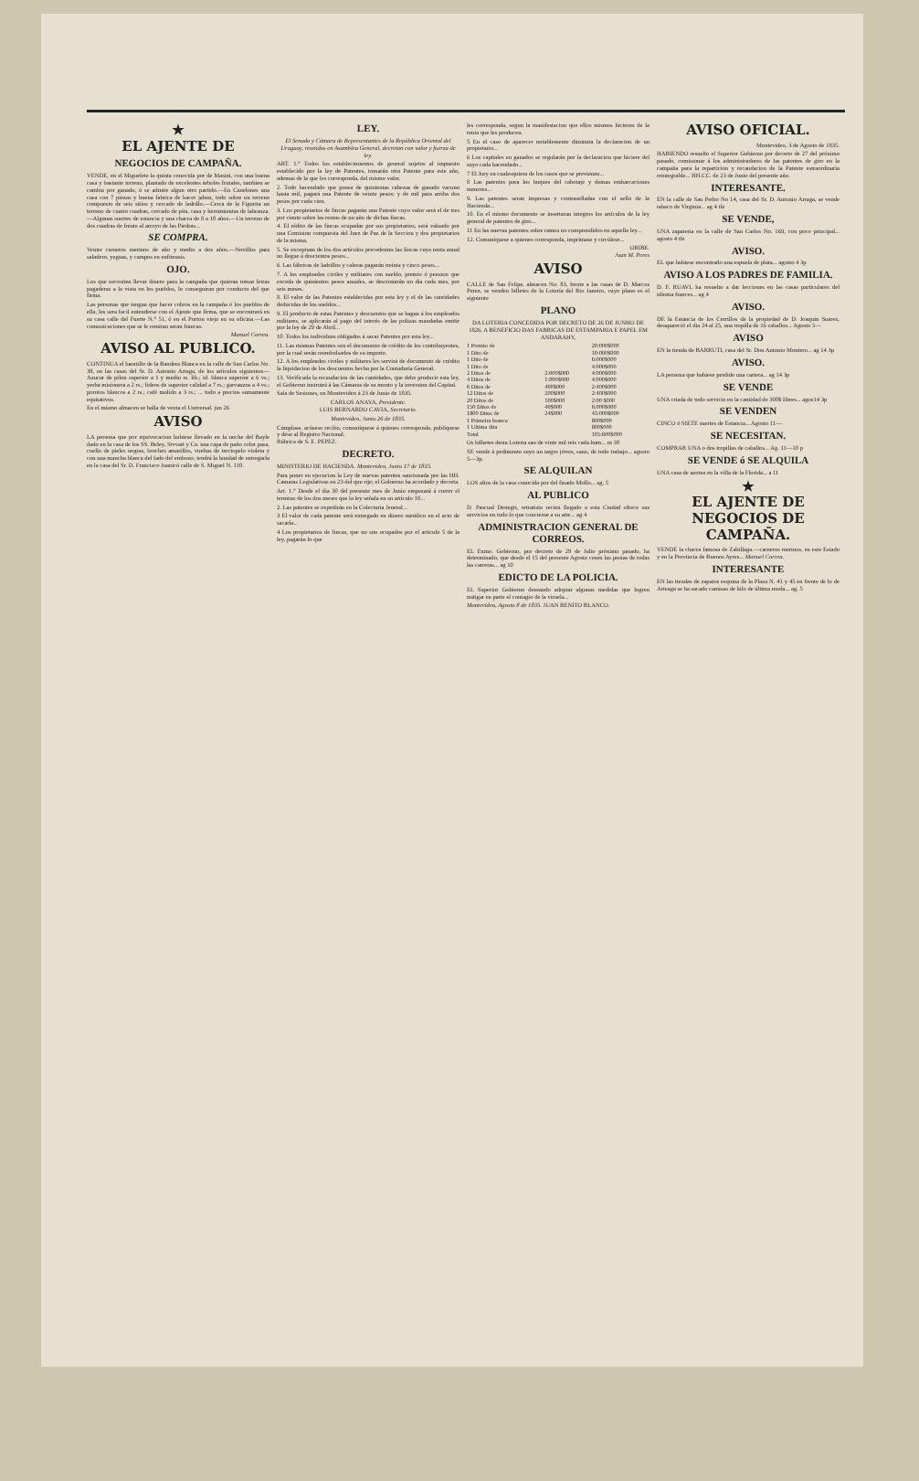★
EL AJENTE DE
NEGOCIOS DE CAMPAÑA.
VENDE, en el Miguelete la quinta conocida por de Masini, con una buena casa y bastante terreno, plantado de excelentes árboles frutales, tambien se cambia por ganado, ó se admite algun otro partido.—En Canelones una casa con 7 piezas y buena fabrica de hacer jabon, todo sobre un terreno compuesto de seis sitios y cercado de ladrillo.—Cerca de la Figurita un terreno de cuatro cuadras, cercado de pita, casa y herramientas de labranza.—Algunas suertes de estancia y una chacra de 8 a 10 años.—Un terreno de dos cuadras de frente al arroyo de las Piedras...
SE COMPRA.
Veinte carneros merinos de año y medio a dos años.—Novillos para saladero, yeguas, y campos en enfiteusis.
OJO.
Los que necesiten llevar dinero para la campaña que quieran tomar letras pagaderas a la vista en los pueblos, lo conseguiran por conducto del que firma.
Las personas que tengan que hacer cobros en la campaña ó los pueblos de ella, les sera facil entenderse con el Ajente que firma, que se encontrará en su casa calle del Fuerte N.° 51, ó en el Porton viejo en su oficina.—Las comunicaciones que se le remitan seran francas.
Manuel Correa.
AVISO AL PUBLICO.
CONTINUA el baratillo de la Bandera Blanca en la calle de San Carlos No. 38, en las casas del Sr. D. Antonio Arraga, de los artículos siguientes—Azucar de pilon superior a 1 y medio rs. lib.; id. blanca superior a 6 vs.; yerba misionera a 2 rs.; fideos de superior calidad a 7 rs.; garvanzos a 4 vs.; porotos blancos a 2 rs.; café molido a 3 rs.; ... todo a precios sumamente equitativos.
En el mismo almacen se halla de venta el Universal. jun 26
AVISO
LA persona que por equivocacion hubiese llevado en la noche del Bayle dado en la casa de los SS. Beley, Stvvart y Ca. una capa de paño color pasa, cuello de pieles negras, broches amarillos, vueltas de terciopelo violeta y con una mancha blanca del lado del embozo; tendrá la bondad de entregarla en la casa del Sr. D. Francisco Juanicó calle de S. Miguel N. 110.
LEY.
El Senado y Cámara de Representantes de la República Oriental del Uruguay, reunidos en Asamblea General, decretan con valor y fuerza de ley.
ART. 1.° Todos los establecimientos de general sujetos al impuesto establecido por la ley de Patentes, tomarán otra Patente para este año, ademas de la que les corresponda, del mismo valor.
2. Todo hacendado que posea de quinientas cabezas de ganado vacuno hasta mil, pagará una Patente de veinte pesos: y de mil para arriba dos pesos por cada cien.
3. Los propietarios de fincas pagarán una Patente cuyo valor será el de tres por ciento sobre las rentas de un año de dichas fincas.
4. El rédito de las fincas ocupadas por sus propietarios, será valuado por una Comision compuesta del Juez de Paz de la Seccion y dos propietarios de la misma.
5. Se exceptuan de los dos artículos precedentes las fincas cuya renta anual no llegue á doscientos pesos...
6. Las fábricas de ladrillos y caleras pagarán treinta y cinco pesos...
7. A los empleados civiles y militares con sueldo, premio ó pension que exceda de quinientos pesos anuales, se descontarán un dia cada mes, por seis meses.
8. El valor de las Patentes establecidas por esta ley y el de las cantidades deducidas de los sueldos...
9. El producto de estas Patentes y descuentos que se hagan á los empleados militares, se aplicarán al pago del interés de las polizas mandadas emitir por la ley de 29 de Abril...
10. Todos los individuos obligados á sacar Patentes por esta ley...
11. Las mismas Patentes son el documento de crédito de los contribuyentes, por la cual serán reembolsados de su importe.
12. A los empleados civiles y militares les servirá de documento de crédito la liquidacion de los descuentos hecha por la Contaduría General.
13. Verificada la recaudacion de las cantidades, que debe producir esta ley, el Gobierno instruirá á las Cámaras de su monto y la inversion del Capital.
Sala de Sesiones, en Montevideo á 23 de Junio de 1835.
CARLOS ANAYA, Presidente.
LUIS BERNARDO CAVIA, Secretario.
Montevideo, Junio 26 de 1835.
Cúmplase, acúseso recibo, comuníquese á quienes corresponda, publíquese y déso al Registro Nacional.
Rúbrica de S. E. PEPEZ.
DECRETO.
MINISTERIO DE HACIENDA. Montevideo, Junio 17 de 1835.
Para poner en ejecucion la Ley de nuevas patentes sancionada por las HH. Camaras Legislativas en 23 del que rije; el Gobierno ha acordado y decreta.
Art. 1.° Desde el dia 30 del presente mes de Junio empezará á correr el termino de los dos meses que la ley señala en su artículo 10...
2. Las patentes se expedirán en la Colecturia Jeneral...
3 El valor de cada patente será entregado en dinero metálico en el acto de sacarla...
4 Los propietarios de fincas, que no son ocupados por el articulo 5 de la ley, pagarán lo que
les corresponda, segun la manifestacion que ellos mismos hicieren de la renta que les producen.
5 En el caso de aparecer notablemente diminuta la declaracion de un propietario...
6 Los capitales en ganados se regularán por la declaracion que hiciere del suyo cada hacendado...
7 El Jury en cualesquiera de los casos que se previenen...
8 Las patentes para los buques del cabotaje y demas embarcaciones menores...
9. Las patentes seran impresas y contraselladas con el sello de la Hacienda...
10. En el mismo documento se insertaran integros los artículos de la ley general de patentes de giro...
11 En las nuevas patentes sobre ramos no comprendidos en aquella ley...
12. Comuníquese a quienes corresponda, imprímase y circúlese...
ORIBE.
Juan M. Peres
AVISO
CALLE de San Felipe, almacen No. 83, frente a las casas de D. Marcos Perez, se venden billetes de la Lotería del Rio Janeiro, cuyo plano es el siguiente
PLANO
DA LOTERIA CONCEDIDA POR DECRETO DE 26 DE JUNHO DE 1826, A BENEFICIO DAS FABRICAS DE ESTAMPARIA E PAPEL EM ANDARAHY,
| 1 Premio de | | 20:000$000 |
| 1 Dito de | | 10:000$000 |
| 1 Dito de | | 6:000$000 |
| 1 Dito de | | 4:000$000 |
| 2 Ditos de | 2:000$000 | 4:000$000 |
| 4 Ditos de | 1:000$000 | 4:000$000 |
| 6 Ditos de | 400$000 | 2:400$000 |
| 12 Ditos de | 200$000 | 2:400$000 |
| 20 Ditos de | 100$000 | 2:00 $000 |
| 150 Ditos de | 40$000 | 6:000$000 |
| 1800 Ditos de | 24$000 | 43:000$000 |
| 1 Primeira branca | | 800$000 |
| 1 Ultima dita | | 800$000 |
| Total | | 105:600$000 |
Os bilhetes desta Loteria sao de vinte mil reis cada hum... m 30
SE vende á pedimento suyo un negro jóven, sano, de todo trabajo... agosto 5—3p.
SE ALQUILAN
LOS altos de la casa conocida por del finado Mollo... ag. 5
AL PUBLICO
D. Pascual Denegri, retratista recien llegado a esta Ciudad ofrece sus servicios en todo lo que concierne a su arte... ag 4
ADMINISTRACION GENERAL DE CORREOS.
EL Exmo. Gobierno, por decreto de 29 de Julio próximo pasado, ha determinado, que desde el 15 del presente Agosto cesen las postas de todas las carreras... ag 10
EDICTO DE LA POLICIA.
EL Superior Gobierno deseando adoptar algunas medidas que logren mitigar en parte el contagio de la viruela...
Montevideo, Agosto 8 de 1835. JUAN BENITO BLANCO.
AVISO OFICIAL.
Montevideo, 3 de Agosto de 1835.
HABIENDO resuelto el Superior Gobierno por decreto de 27 del próximo pasado, comisionar á los administradores de las patentes de giro en la campaña para la reparticion y recaudacion de la Patente estraordinaria reintegrable... HH.CC. de 23 de Junio del presente año.
INTERESANTE.
EN la calle de San Pedro No 14, casa del Sr. D. Antonio Arraga, se vende tabaco de Virginia... ag 4 tfe
SE VENDE,
UNA zapateria en la calle de San Carlos No. 169, con poco principal... agosto 4 tfe
AVISO.
EL que hubiese encontrado una espuela de plata... agosto 4 3p
AVISO A LOS PADRES DE FAMILIA.
D. F. RUAVI, ha resuelto a dar lecciones en las casas particulares del idioma frances... ag 4
AVISO.
DE la Estancia de los Cerrillos de la propiedad de D. Joaquin Suarez, desapareció el dia 24 al 25, una tropilla de 16 caballos... Agosto 5—
AVISO
EN la tienda de BARRUTI, casa del Sr. Don Antonio Montero... ag 14 3p
AVISO.
LA persona que hubiese perdido una cartera... ag 14 3p
SE VENDE
UNA criada de todo servicio en la cantidad de 300$ libres... agos14 3p
SE VENDEN
CINCO ó SIETE suertes de Estancia... Agosto 11—
SE NECESITAN.
COMPRAR UNA o dos tropillas de caballos... Ag. 11—10 p
SE VENDE ó SE ALQUILA
UNA casa de azotea en la villa de la Florida... a 11
★
EL AJENTE DE NEGOCIOS DE CAMPAÑA.
VENDE la chacra famosa de Zabillaga.—carneros merinos, en este Estado y en la Provincia de Buenos Ayres... Manuel Correa.
INTERESANTE
EN las tiendas de zapatos esquina de la Plaza N. 41 y 45 en frente de lo de Arteaga se ha sacado camisas de hilo de última moda... ag. 5